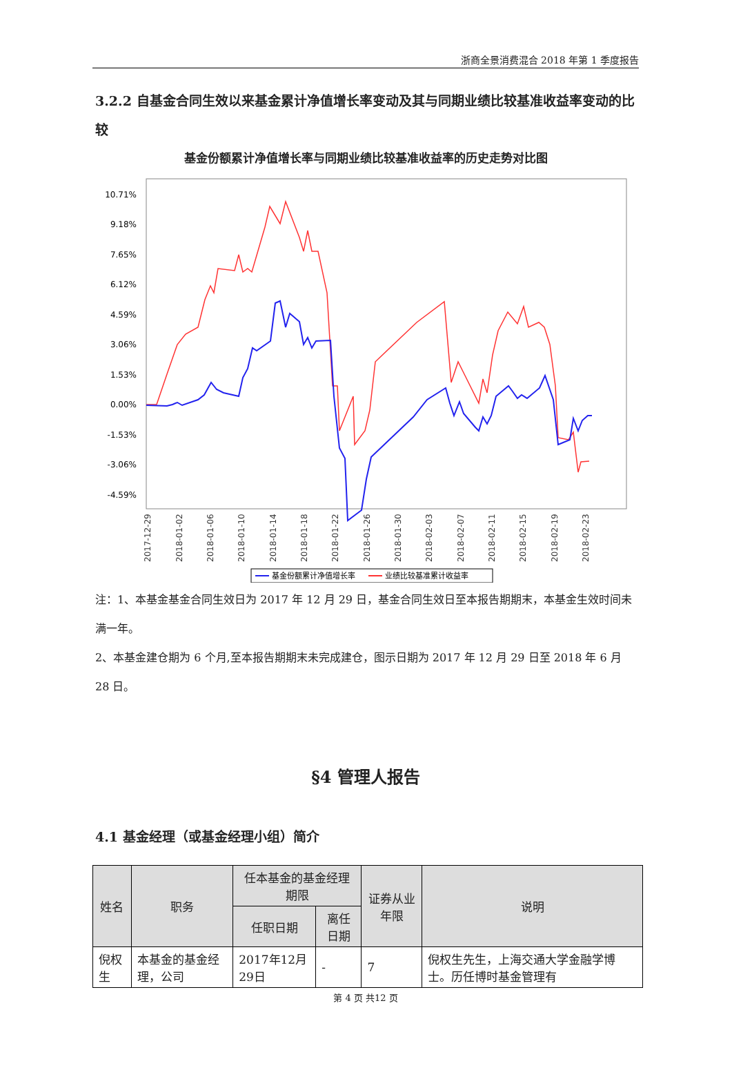浙商全景消费混合 2018 年第 1 季度报告
3.2.2 自基金合同生效以来基金累计净值增长率变动及其与同期业绩比较基准收益率变动的比较
基金份额累计净值增长率与同期业绩比较基准收益率的历史走势对比图
10.71%
9.18%
7.65%
6.12%
4.59%
3.06%
1.53%
0.00%
-1.53%
-3.06%
-4.59%
2017-12-29
2018-01-02
2018-01-06
2018-01-10
2018-01-14
2018-01-18
2018-01-22
2018-01-26
2018-01-30
2018-02-03
2018-02-07
2018-02-11
2018-02-15
2018-02-19
2018-02-23
基金份额累计净值增长率
业绩比较基准累计收益率
注：1、本基金基金合同生效日为 2017 年 12 月 29 日，基金合同生效日至本报告期期末，本基金生效时间未满一年。
2、本基金建仓期为 6 个月,至本报告期期末未完成建仓，图示日期为 2017 年 12 月 29 日至 2018 年 6 月 28 日。
§4 管理人报告
4.1 基金经理（或基金经理小组）简介
| 姓名 | 职务 | 任本基金的基金经理期限 | | 证券从业年限 | 说明 |
| --- | --- | --- | --- | --- | --- |
| | | 任职日期 | 离任日期 | | |
| 倪权生 | 本基金的基金经理，公司 | 2017年12月29日 | - | 7 | 倪权生先生，上海交通大学金融学博士。历任博时基金管理有 |
第 4 页 共12 页